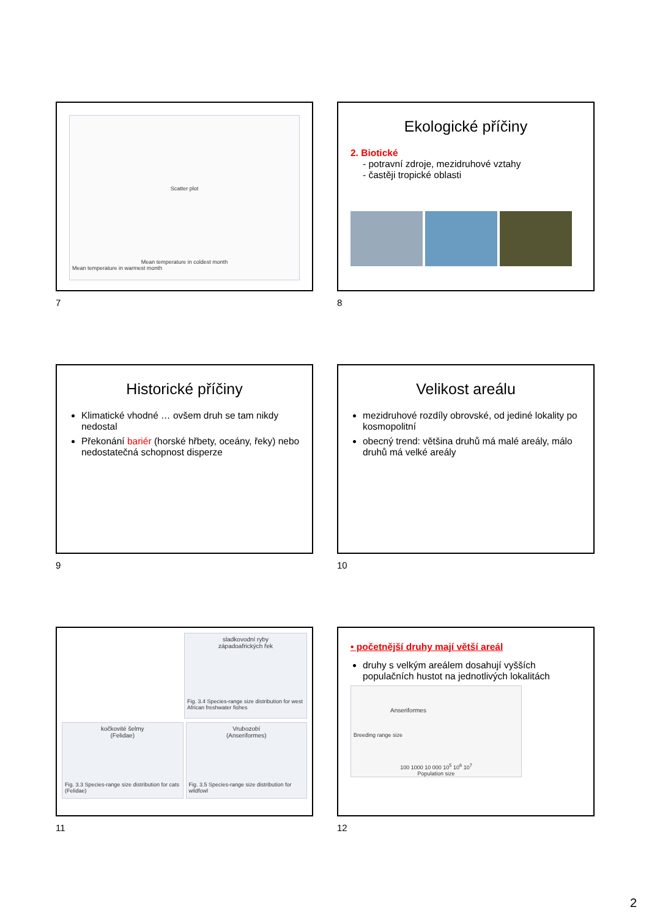Scatter plot
Mean temperature in coldest month
Mean temperature in warmest month
7
Ekologické příčiny
2. Biotické
- potravní zdroje, mezidruhové vztahy
- častěji tropické oblasti
8
Historické příčiny
Klimatické vhodné … ovšem druh se tam nikdy nedostal
Překonání bariér (horské hřbety, oceány, řeky) nebo nedostatečná schopnost disperze
9
Velikost areálu
mezidruhové rozdíly obrovské, od jediné lokality po kosmopolitní
obecný trend: většina druhů má malé areály, málo druhů má velké areály
10
sladkovodní ryby
západoafrických řek
Fig. 3.4 Species-range size distribution for west African freshwater fishes
kočkovité šelmy
(Felidae)
Fig. 3.3 Species-range size distribution for cats (Felidae)
Vrubozobí
(Anseriformes)
Fig. 3.5 Species-range size distribution for wildfowl
11
• početnější druhy mají větší areál
druhy s velkým areálem dosahují vyšších populačních hustot na jednotlivých lokalitách
Anseriformes
Breeding range size
100 1000 10 000 10<sup>5</sup> 10<sup>6</sup> 10<sup>7</sup>
Population size
12
2